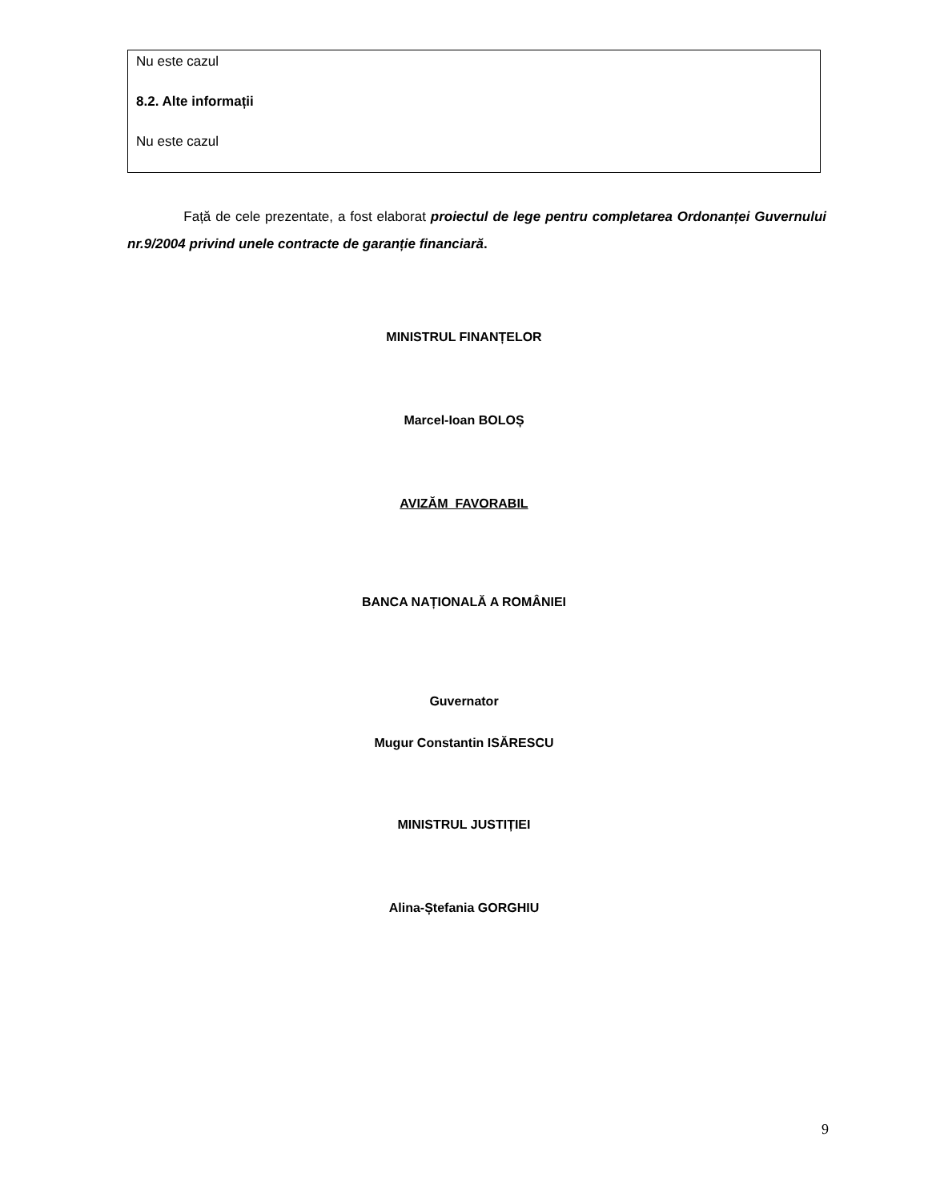| Nu este cazul 8.2. Alte informații Nu este cazul |
Față de cele prezentate, a fost elaborat proiectul de lege pentru completarea Ordonanței Guvernului nr.9/2004 privind unele contracte de garanție financiară.
MINISTRUL FINANȚELOR
Marcel-Ioan BOLOȘ
AVIZĂM FAVORABIL
BANCA NAȚIONALĂ A ROMÂNIEI
Guvernator
Mugur Constantin ISĂRESCU
MINISTRUL JUSTIȚIEI
Alina-Ștefania GORGHIU
9